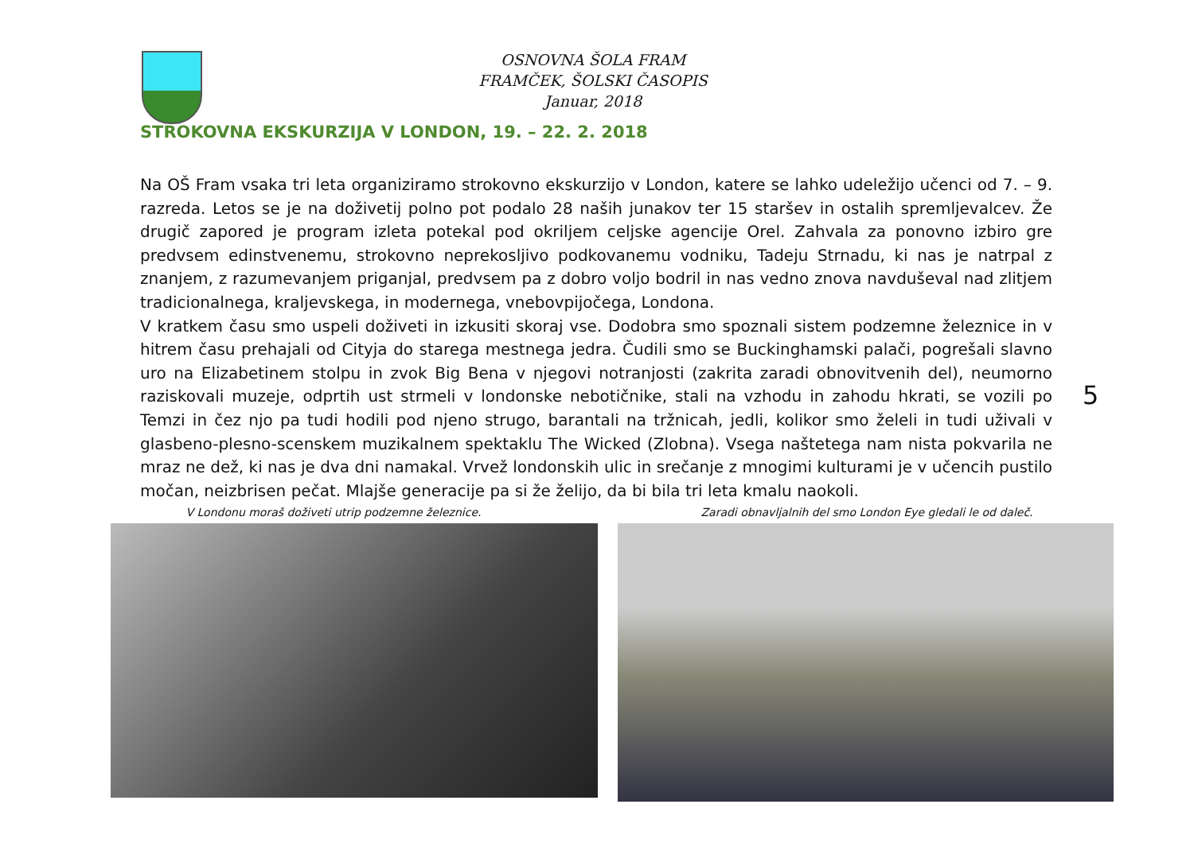OSNOVNA ŠOLA FRAM
FRAMČEK, ŠOLSKI ČASOPIS
Januar, 2018
STROKOVNA EKSKURZIJA V LONDON, 19. – 22. 2. 2018
Na OŠ Fram vsaka tri leta organiziramo strokovno ekskurzijo v London, katere se lahko udeležijo učenci od 7. – 9. razreda. Letos se je na doživetij polno pot podalo 28 naših junakov ter 15 staršev in ostalih spremljevalcev. Že drugič zapored je program izleta potekal pod okriljem celjske agencije Orel. Zahvala za ponovno izbiro gre predvsem edinstvenemu, strokovno neprekosljivo podkovanemu vodniku, Tadeju Strnadu, ki nas je natrpal z znanjem, z razumevanjem priganjal, predvsem pa z dobro voljo bodril in nas vedno znova navduševal nad zlitjem tradicionalnega, kraljevskega, in modernega, vnebovpijočega, Londona.
V kratkem času smo uspeli doživeti in izkusiti skoraj vse. Dodobra smo spoznali sistem podzemne železnice in v hitrem času prehajali od Cityja do starega mestnega jedra. Čudili smo se Buckinghamski palači, pogrešali slavno uro na Elizabetinem stolpu in zvok Big Bena v njegovi notranjosti (zakrita zaradi obnovitvenih del), neumorno raziskovali muzeje, odprtih ust strmeli v londonske nebotičnike, stali na vzhodu in zahodu hkrati, se vozili po Temzi in čez njo pa tudi hodili pod njeno strugo, barantali na tržnicah, jedli, kolikor smo želeli in tudi uživali v glasbeno-plesno-scenskem muzikalnem spektaklu The Wicked (Zlobna). Vsega naštetega nam nista pokvarila ne mraz ne dež, ki nas je dva dni namakal. Vrvež londonskih ulic in srečanje z mnogimi kulturami je v učencih pustilo močan, neizbrisen pečat. Mlajše generacije pa si že želijo, da bi bila tri leta kmalu naokoli.
5
V Londonu moraš doživeti utrip podzemne železnice. Zaradi obnavljalnih del smo London Eye gledali le od daleč.